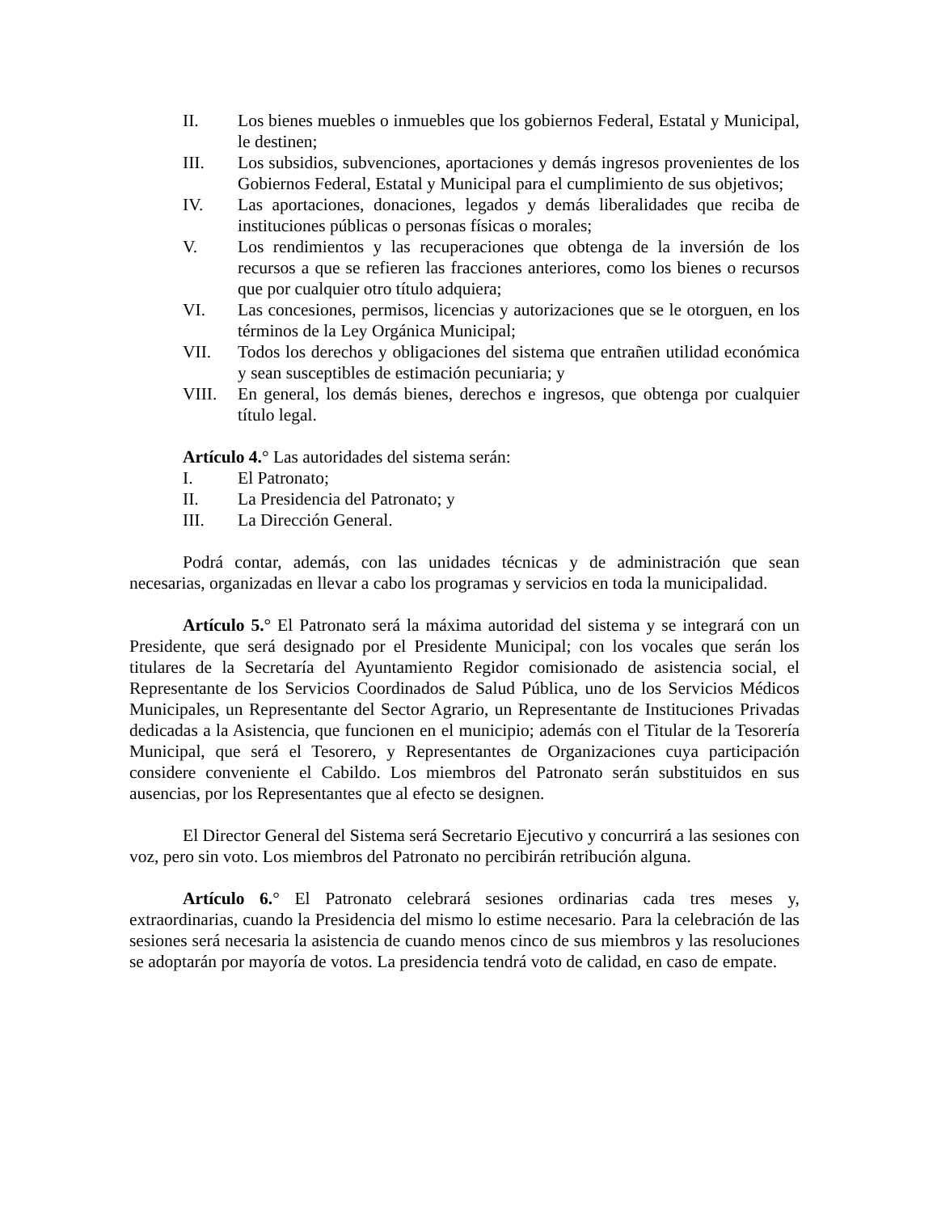II. Los bienes muebles o inmuebles que los gobiernos Federal, Estatal y Municipal, le destinen;
III. Los subsidios, subvenciones, aportaciones y demás ingresos provenientes de los Gobiernos Federal, Estatal y Municipal para el cumplimiento de sus objetivos;
IV. Las aportaciones, donaciones, legados y demás liberalidades que reciba de instituciones públicas o personas físicas o morales;
V. Los rendimientos y las recuperaciones que obtenga de la inversión de los recursos a que se refieren las fracciones anteriores, como los bienes o recursos que por cualquier otro título adquiera;
VI. Las concesiones, permisos, licencias y autorizaciones que se le otorguen, en los términos de la Ley Orgánica Municipal;
VII. Todos los derechos y obligaciones del sistema que entrañen utilidad económica y sean susceptibles de estimación pecuniaria; y
VIII. En general, los demás bienes, derechos e ingresos, que obtenga por cualquier título legal.
Artículo 4.° Las autoridades del sistema serán:
I. El Patronato;
II. La Presidencia del Patronato; y
III. La Dirección General.
Podrá contar, además, con las unidades técnicas y de administración que sean necesarias, organizadas en llevar a cabo los programas y servicios en toda la municipalidad.
Artículo 5.° El Patronato será la máxima autoridad del sistema y se integrará con un Presidente, que será designado por el Presidente Municipal; con los vocales que serán los titulares de la Secretaría del Ayuntamiento Regidor comisionado de asistencia social, el Representante de los Servicios Coordinados de Salud Pública, uno de los Servicios Médicos Municipales, un Representante del Sector Agrario, un Representante de Instituciones Privadas dedicadas a la Asistencia, que funcionen en el municipio; además con el Titular de la Tesorería Municipal, que será el Tesorero, y Representantes de Organizaciones cuya participación considere conveniente el Cabildo. Los miembros del Patronato serán substituidos en sus ausencias, por los Representantes que al efecto se designen.
El Director General del Sistema será Secretario Ejecutivo y concurrirá a las sesiones con voz, pero sin voto. Los miembros del Patronato no percibirán retribución alguna.
Artículo 6.° El Patronato celebrará sesiones ordinarias cada tres meses y, extraordinarias, cuando la Presidencia del mismo lo estime necesario. Para la celebración de las sesiones será necesaria la asistencia de cuando menos cinco de sus miembros y las resoluciones se adoptarán por mayoría de votos. La presidencia tendrá voto de calidad, en caso de empate.